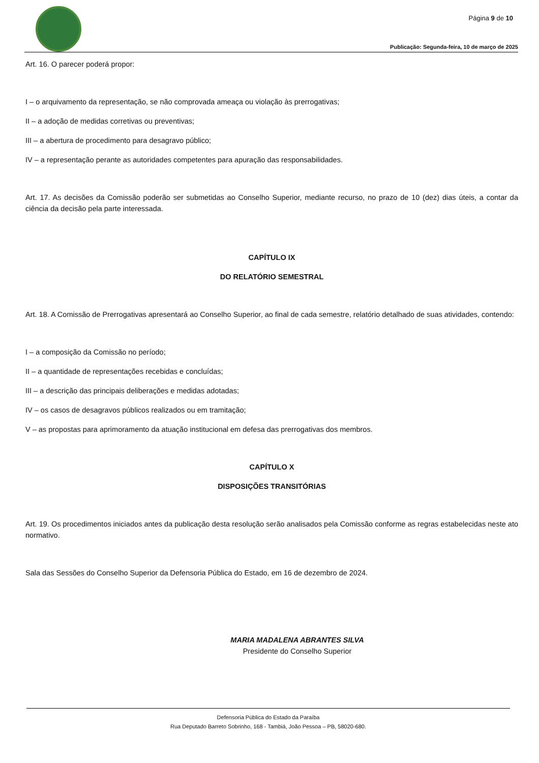Página 9 de 10
Publicação: Segunda-feira, 10 de março de 2025
Art. 16. O parecer poderá propor:
I – o arquivamento da representação, se não comprovada ameaça ou violação às prerrogativas;
II – a adoção de medidas corretivas ou preventivas;
III – a abertura de procedimento para desagravo público;
IV – a representação perante as autoridades competentes para apuração das responsabilidades.
Art. 17. As decisões da Comissão poderão ser submetidas ao Conselho Superior, mediante recurso, no prazo de 10 (dez) dias úteis, a contar da ciência da decisão pela parte interessada.
CAPÍTULO IX
DO RELATÓRIO SEMESTRAL
Art. 18. A Comissão de Prerrogativas apresentará ao Conselho Superior, ao final de cada semestre, relatório detalhado de suas atividades, contendo:
I – a composição da Comissão no período;
II – a quantidade de representações recebidas e concluídas;
III – a descrição das principais deliberações e medidas adotadas;
IV – os casos de desagravos públicos realizados ou em tramitação;
V – as propostas para aprimoramento da atuação institucional em defesa das prerrogativas dos membros.
CAPÍTULO X
DISPOSIÇÕES TRANSITÓRIAS
Art. 19. Os procedimentos iniciados antes da publicação desta resolução serão analisados pela Comissão conforme as regras estabelecidas neste ato normativo.
Sala das Sessões do Conselho Superior da Defensoria Pública do Estado, em 16 de dezembro de 2024.
MARIA MADALENA ABRANTES SILVA
Presidente do Conselho Superior
Defensoria Pública do Estado da Paraíba
Rua Deputado Barreto Sobrinho, 168 - Tambiá, João Pessoa – PB, 58020-680.